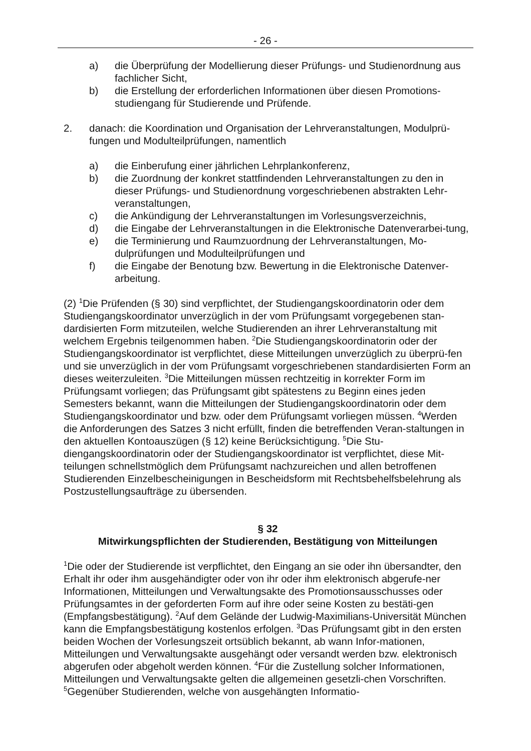- 26 -
a) die Überprüfung der Modellierung dieser Prüfungs- und Studienordnung aus fachlicher Sicht,
b) die Erstellung der erforderlichen Informationen über diesen Promotions-studiengang für Studierende und Prüfende.
2. danach: die Koordination und Organisation der Lehrveranstaltungen, Modulprü-fungen und Modulteilprüfungen, namentlich
a) die Einberufung einer jährlichen Lehrplankonferenz,
b) die Zuordnung der konkret stattfindenden Lehrveranstaltungen zu den in dieser Prüfungs- und Studienordnung vorgeschriebenen abstrakten Lehr-veranstaltungen,
c) die Ankündigung der Lehrveranstaltungen im Vorlesungsverzeichnis,
d) die Eingabe der Lehrveranstaltungen in die Elektronische Datenverarbei-tung,
e) die Terminierung und Raumzuordnung der Lehrveranstaltungen, Mo-dulprüfungen und Modulteilprüfungen und
f) die Eingabe der Benotung bzw. Bewertung in die Elektronische Datenver-arbeitung.
(2) <sup>1</sup>Die Prüfenden (§ 30) sind verpflichtet, der Studiengangskoordinatorin oder dem Studiengangskoordinator unverzüglich in der vom Prüfungsamt vorgegebenen stan-dardisierten Form mitzuteilen, welche Studierenden an ihrer Lehrveranstaltung mit welchem Ergebnis teilgenommen haben. <sup>2</sup>Die Studiengangskoordinatorin oder der Studiengangskoordinator ist verpflichtet, diese Mitteilungen unverzüglich zu überprü-fen und sie unverzüglich in der vom Prüfungsamt vorgeschriebenen standardisierten Form an dieses weiterzuleiten. <sup>3</sup>Die Mitteilungen müssen rechtzeitig in korrekter Form im Prüfungsamt vorliegen; das Prüfungsamt gibt spätestens zu Beginn eines jeden Semesters bekannt, wann die Mitteilungen der Studiengangskoordinatorin oder dem Studiengangskoordinator und bzw. oder dem Prüfungsamt vorliegen müssen. <sup>4</sup>Werden die Anforderungen des Satzes 3 nicht erfüllt, finden die betreffenden Veran-staltungen in den aktuellen Kontoauszügen (§ 12) keine Berücksichtigung. <sup>5</sup>Die Stu-diengangskoordinatorin oder der Studiengangskoordinator ist verpflichtet, diese Mit-teilungen schnellstmöglich dem Prüfungsamt nachzureichen und allen betroffenen Studierenden Einzelbescheinigungen in Bescheidsform mit Rechtsbehelfsbelehrung als Postzustellungsaufträge zu übersenden.
§ 32
Mitwirkungspflichten der Studierenden, Bestätigung von Mitteilungen
<sup>1</sup> Die oder der Studierende ist verpflichtet, den Eingang an sie oder ihn übersandter, den Erhalt ihr oder ihm ausgehändigter oder von ihr oder ihm elektronisch abgerufe-ner Informationen, Mitteilungen und Verwaltungsakte des Promotionsausschusses oder Prüfungsamtes in der geforderten Form auf ihre oder seine Kosten zu bestäti-gen (Empfangsbestätigung). <sup>2</sup>Auf dem Gelände der Ludwig-Maximilians-Universität München kann die Empfangsbestätigung kostenlos erfolgen. <sup>3</sup>Das Prüfungsamt gibt in den ersten beiden Wochen der Vorlesungszeit ortsüblich bekannt, ab wann Infor-mationen, Mitteilungen und Verwaltungsakte ausgehängt oder versandt werden bzw. elektronisch abgerufen oder abgeholt werden können. <sup>4</sup>Für die Zustellung solcher Informationen, Mitteilungen und Verwaltungsakte gelten die allgemeinen gesetzli-chen Vorschriften. <sup>5</sup>Gegenüber Studierenden, welche von ausgehängten Informatio-